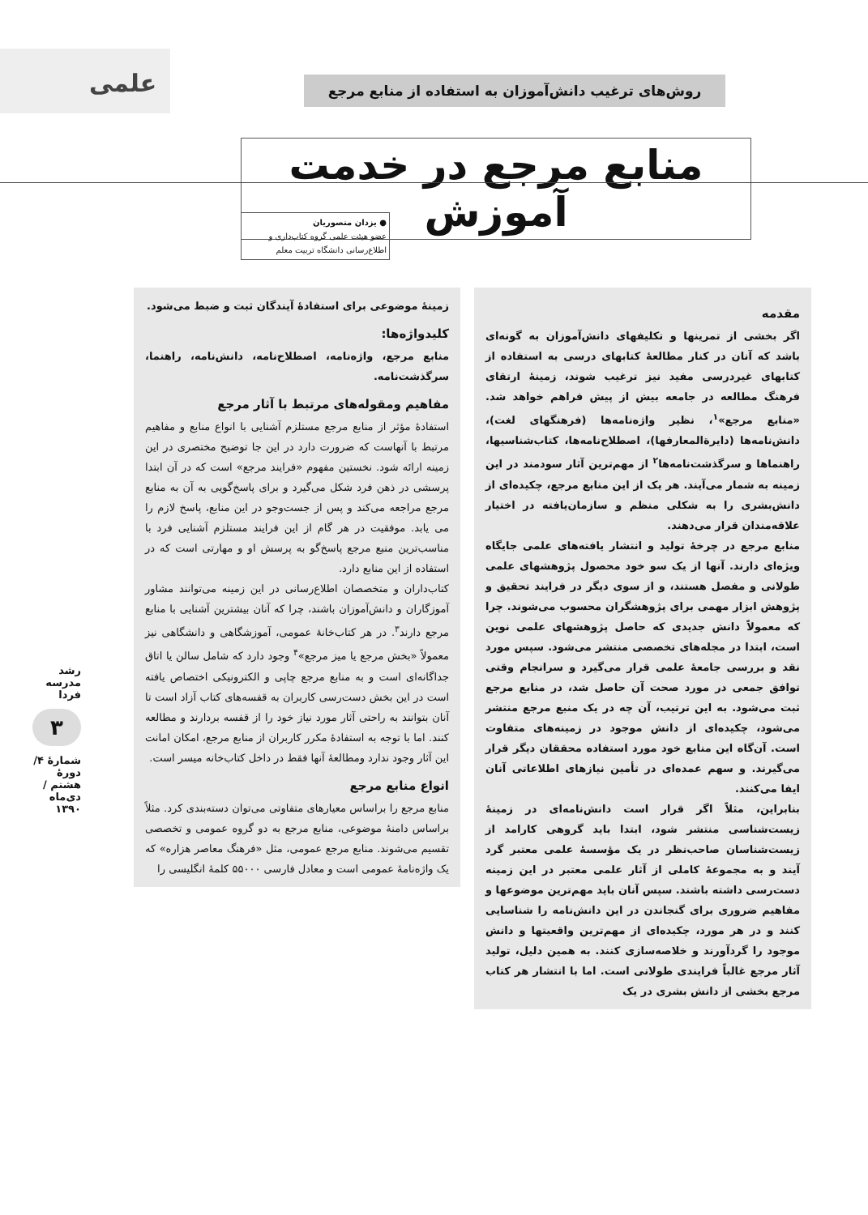علمی
روش‌های ترغیب دانش‌آموزان به استفاده از منابع مرجع
منابع مرجع در خدمت آموزش
● یزدان منصوریان
عضو هیئت علمی گروه کتاب‌داری و اطلاع‌رسانی دانشگاه تربیت معلم
مقدمه
اگر بخشی از تمرینها و تکلیفهای دانش‌آموزان به گونه‌ای باشد که آنان در کنار مطالعهٔ کتابهای درسی به استفاده از کتابهای غیردرسی مفید نیز ترغیب شوند، زمینهٔ ارتقای فرهنگ مطالعه در جامعه بیش از پیش فراهم خواهد شد. «منابع مرجع»<sup>۱</sup>، نظیر واژه‌نامه‌ها (فرهنگهای لغت)، دانش‌نامه‌ها (دایرة‌المعارفها)، اصطلاح‌نامه‌ها، کتاب‌شناسیها، راهنماها و سرگذشت‌نامه‌ها<sup>۲</sup> از مهم‌ترین آثار سودمند در این زمینه به شمار می‌آیند. هر یک از این منابع مرجع، چکیده‌ای از دانش‌بشری را به شکلی منظم و سازمان‌یافته در اختیار علاقه‌مندان قرار می‌دهند.
منابع مرجع در چرخهٔ تولید و انتشار یافته‌های علمی جایگاه ویژه‌ای دارند. آنها از یک سو خود محصول پژوهشهای علمی طولانی و مفصل هستند، و از سوی دیگر در فرایند تحقیق و پژوهش ابزار مهمی برای پژوهشگران محسوب می‌شوند. چرا که معمولاً دانش جدیدی که حاصل پژوهشهای علمی نوین است، ابتدا در مجله‌های تخصصی منتشر می‌شود. سپس مورد نقد و بررسی جامعهٔ علمی قرار می‌گیرد و سرانجام وقتی توافق جمعی در مورد صحت آن حاصل شد، در منابع مرجع ثبت می‌شود. به این ترتیب، آن چه در یک منبع مرجع منتشر می‌شود، چکیده‌ای از دانش موجود در زمینه‌های متفاوت است. آن‌گاه این منابع خود مورد استفاده محققان دیگر قرار می‌گیرند. و سهم عمده‌ای در تأمین نیازهای اطلاعاتی آنان ایفا می‌کنند.
بنابراین، مثلاً اگر قرار است دانش‌نامه‌ای در زمینهٔ زیست‌شناسی منتشر شود، ابتدا باید گروهی کارامد از زیست‌شناسان صاحب‌نظر در یک مؤسسهٔ علمی معتبر گرد آیند و به مجموعهٔ کاملی از آثار علمی معتبر در این زمینه دست‌رسی داشته باشند. سپس آنان باید مهم‌ترین موضوعها و مفاهیم ضروری برای گنجاندن در این دانش‌نامه را شناسایی کنند و در هر مورد، چکیده‌ای از مهم‌ترین واقعیتها و دانش موجود را گردآورند و خلاصه‌سازی کنند. به همین دلیل، تولید آثار مرجع غالباً فرایندی طولانی است. اما با انتشار هر کتاب مرجع بخشی از دانش بشری در یک
زمینهٔ موضوعی برای استفادهٔ آیندگان ثبت و ضبط می‌شود.
کلیدواژه‌ها:
منابع مرجع، واژه‌نامه، اصطلاح‌نامه، دانش‌نامه، راهنما، سرگذشت‌نامه.
مفاهیم ومقوله‌های مرتبط با آثار مرجع
استفادهٔ مؤثر از منابع مرجع مستلزم آشنایی با انواع منابع و مفاهیم مرتبط با آنهاست که ضرورت دارد در این جا توضیح مختصری در این زمینه ارائه شود. نخستین مفهوم «فرایند مرجع» است که در آن ابتدا پرسشی در ذهن فرد شکل می‌گیرد و برای پاسخ‌گویی به آن به منابع مرجع مراجعه می‌کند و پس از جست‌وجو در این منابع، پاسخ لازم را می یابد. موفقیت در هر گام از این فرایند مستلزم آشنایی فرد با مناسب‌ترین منبع مرجع پاسخ‌گو به پرسش او و مهارتی است که در استفاده از این منابع دارد.
کتاب‌داران و متخصصان اطلاع‌رسانی در این زمینه می‌توانند مشاور آموزگاران و دانش‌آموزان باشند، چرا که آنان بیشترین آشنایی با منابع مرجع دارند<sup>۳</sup>. در هر کتاب‌خانهٔ عمومی، آموزشگاهی و دانشگاهی نیز معمولاً «بخش مرجع یا میز مرجع»<sup>۴</sup> وجود دارد که شامل سالن یا اتاق جداگانه‌ای است و به منابع مرجع چاپی و الکترونیکی اختصاص یافته است در این بخش دست‌رسی کاربران به قفسه‌های کتاب آزاد است تا آنان بتوانند به راحتی آثار مورد نیاز خود را از قفسه بردارند و مطالعه کنند. اما با توجه به استفادهٔ مکرر کاربران از منابع مرجع، امکان امانت این آثار وجود ندارد ومطالعهٔ آنها فقط در داخل کتاب‌خانه میسر است.
انواع منابع مرجع
منابع مرجع را براساس معیارهای متفاوتی می‌توان دسته‌بندی کرد. مثلاً براساس دامنهٔ موضوعی، منابع مرجع به دو گروه عمومی و تخصصی تقسیم می‌شوند. منابع مرجع عمومی، مثل «فرهنگ معاصر هزاره» که یک واژه‌نامهٔ عمومی است و معادل فارسی ۵۵۰۰۰ کلمهٔ انگلیسی را
رشد مدرسه فردا
۳
شمارهٔ ۴/ دورهٔ هشتم /دی‌ماه ۱۳۹۰